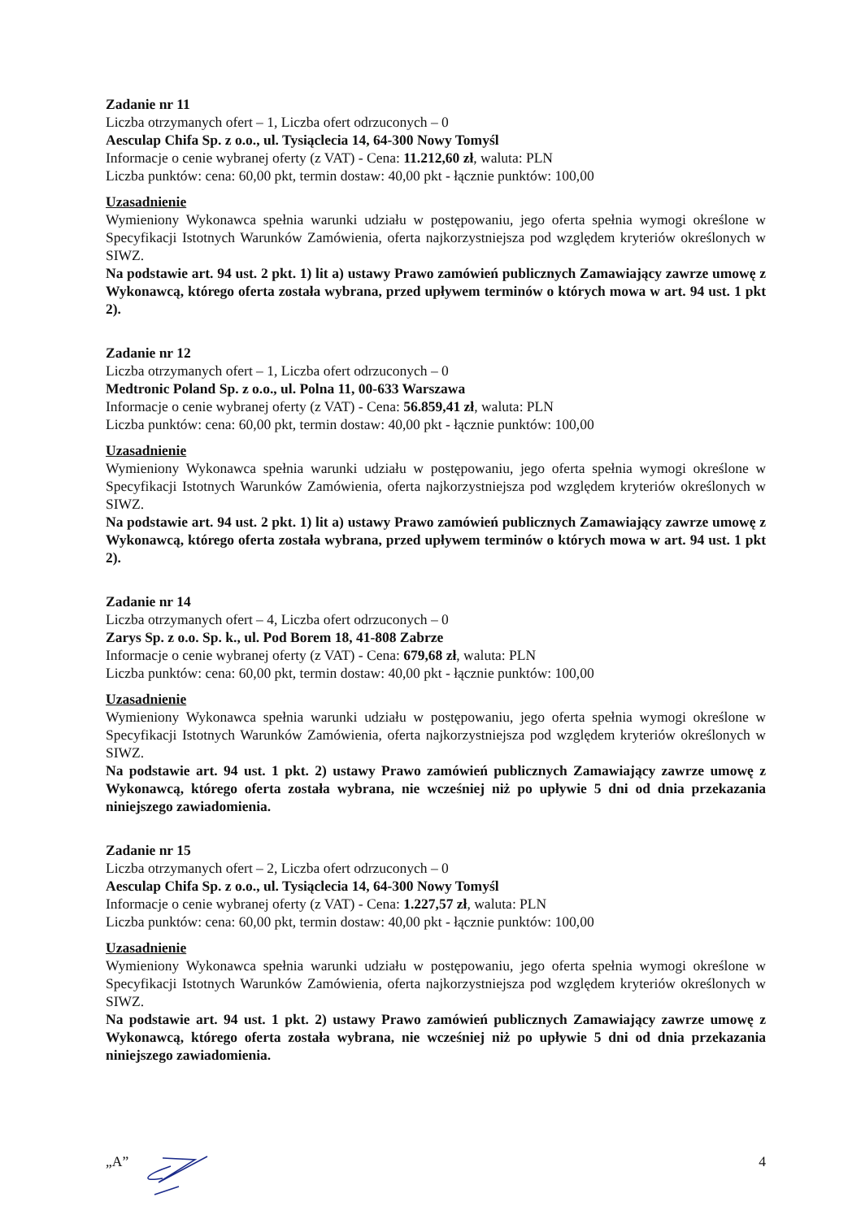Zadanie nr 11
Liczba otrzymanych ofert – 1, Liczba ofert odrzuconych – 0
Aesculap Chifa Sp. z o.o., ul. Tysiąclecia 14, 64-300 Nowy Tomyśl
Informacje o cenie wybranej oferty (z VAT) - Cena: 11.212,60 zł, waluta: PLN
Liczba punktów: cena: 60,00 pkt, termin dostaw: 40,00 pkt - łącznie punktów: 100,00
Uzasadnienie
Wymieniony Wykonawca spełnia warunki udziału w postępowaniu, jego oferta spełnia wymogi określone w Specyfikacji Istotnych Warunków Zamówienia, oferta najkorzystniejsza pod względem kryteriów określonych w SIWZ.
Na podstawie art. 94 ust. 2 pkt. 1) lit a) ustawy Prawo zamówień publicznych Zamawiający zawrze umowę z Wykonawcą, którego oferta została wybrana, przed upływem terminów o których mowa w art. 94 ust. 1 pkt 2).
Zadanie nr 12
Liczba otrzymanych ofert – 1, Liczba ofert odrzuconych – 0
Medtronic Poland Sp. z o.o., ul. Polna 11, 00-633 Warszawa
Informacje o cenie wybranej oferty (z VAT) - Cena: 56.859,41 zł, waluta: PLN
Liczba punktów: cena: 60,00 pkt, termin dostaw: 40,00 pkt - łącznie punktów: 100,00
Uzasadnienie
Wymieniony Wykonawca spełnia warunki udziału w postępowaniu, jego oferta spełnia wymogi określone w Specyfikacji Istotnych Warunków Zamówienia, oferta najkorzystniejsza pod względem kryteriów określonych w SIWZ.
Na podstawie art. 94 ust. 2 pkt. 1) lit a) ustawy Prawo zamówień publicznych Zamawiający zawrze umowę z Wykonawcą, którego oferta została wybrana, przed upływem terminów o których mowa w art. 94 ust. 1 pkt 2).
Zadanie nr 14
Liczba otrzymanych ofert – 4, Liczba ofert odrzuconych – 0
Zarys Sp. z o.o. Sp. k., ul. Pod Borem 18, 41-808 Zabrze
Informacje o cenie wybranej oferty (z VAT) - Cena: 679,68 zł, waluta: PLN
Liczba punktów: cena: 60,00 pkt, termin dostaw: 40,00 pkt - łącznie punktów: 100,00
Uzasadnienie
Wymieniony Wykonawca spełnia warunki udziału w postępowaniu, jego oferta spełnia wymogi określone w Specyfikacji Istotnych Warunków Zamówienia, oferta najkorzystniejsza pod względem kryteriów określonych w SIWZ.
Na podstawie art. 94 ust. 1 pkt. 2) ustawy Prawo zamówień publicznych Zamawiający zawrze umowę z Wykonawcą, którego oferta została wybrana, nie wcześniej niż po upływie 5 dni od dnia przekazania niniejszego zawiadomienia.
Zadanie nr 15
Liczba otrzymanych ofert – 2, Liczba ofert odrzuconych – 0
Aesculap Chifa Sp. z o.o., ul. Tysiąclecia 14, 64-300 Nowy Tomyśl
Informacje o cenie wybranej oferty (z VAT) - Cena: 1.227,57 zł, waluta: PLN
Liczba punktów: cena: 60,00 pkt, termin dostaw: 40,00 pkt - łącznie punktów: 100,00
Uzasadnienie
Wymieniony Wykonawca spełnia warunki udziału w postępowaniu, jego oferta spełnia wymogi określone w Specyfikacji Istotnych Warunków Zamówienia, oferta najkorzystniejsza pod względem kryteriów określonych w SIWZ.
Na podstawie art. 94 ust. 1 pkt. 2) ustawy Prawo zamówień publicznych Zamawiający zawrze umowę z Wykonawcą, którego oferta została wybrana, nie wcześniej niż po upływie 5 dni od dnia przekazania niniejszego zawiadomienia.
„A” 4